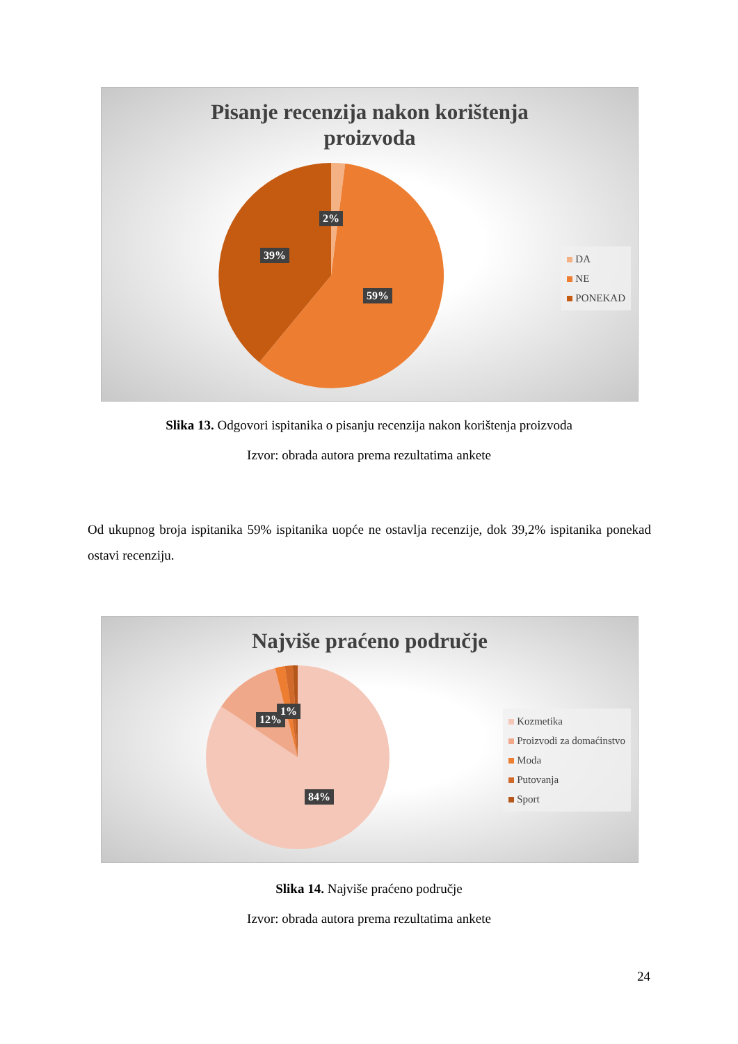Pisanje recenzija nakon korištenja
proizvoda
2%
39%
59%
DA
NE
PONEKAD
Slika 13. Odgovori ispitanika o pisanju recenzija nakon korištenja proizvoda
Izvor: obrada autora prema rezultatima ankete
Od ukupnog broja ispitanika 59% ispitanika uopće ne ostavlja recenzije, dok 39,2% ispitanika ponekad ostavi recenziju.
Najviše praćeno područje
12%
1%
84%
Kozmetika
Proizvodi za domaćinstvo
Moda
Putovanja
Sport
Slika 14. Najviše praćeno područje
Izvor: obrada autora prema rezultatima ankete
24